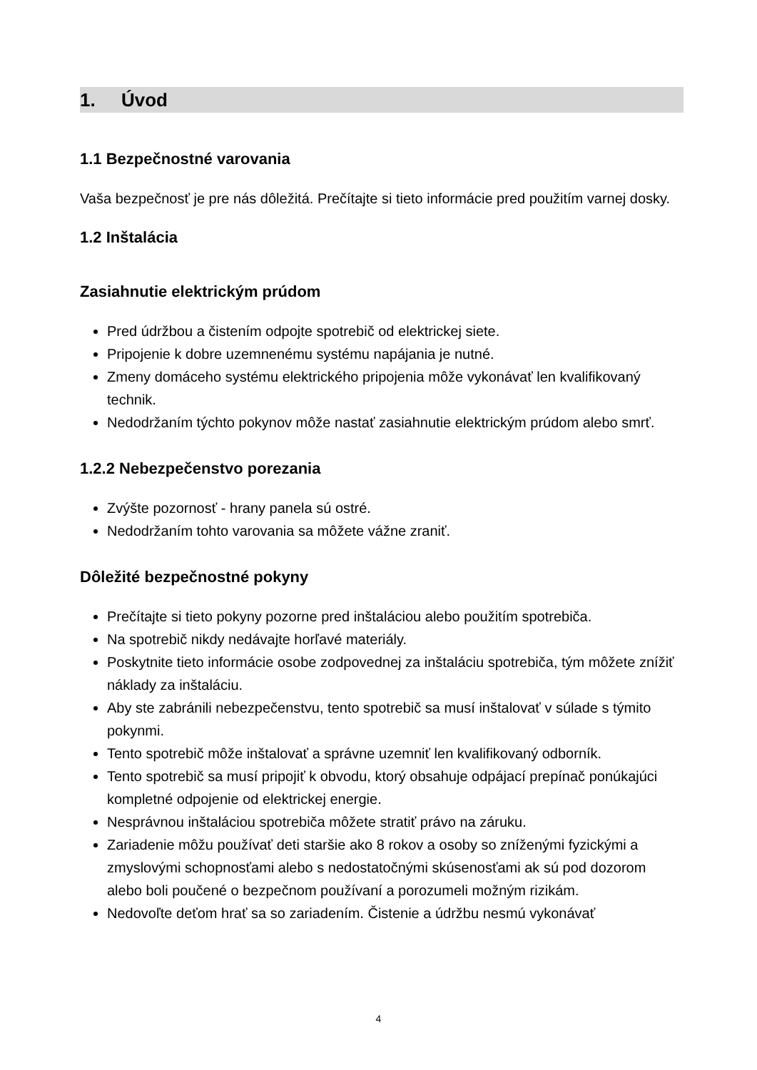1. Úvod
1.1 Bezpečnostné varovania
Vaša bezpečnosť je pre nás dôležitá. Prečítajte si tieto informácie pred použitím varnej dosky.
1.2 Inštalácia
Zasiahnutie elektrickým prúdom
Pred údržbou a čistením odpojte spotrebič od elektrickej siete.
Pripojenie k dobre uzemnenému systému napájania je nutné.
Zmeny domáceho systému elektrického pripojenia môže vykonávať len kvalifikovaný technik.
Nedodržaním týchto pokynov môže nastať zasiahnutie elektrickým prúdom alebo smrť.
1.2.2 Nebezpečenstvo porezania
Zvýšte pozornosť - hrany panela sú ostré.
Nedodržaním tohto varovania sa môžete vážne zraniť.
Dôležité bezpečnostné pokyny
Prečítajte si tieto pokyny pozorne pred inštaláciou alebo použitím spotrebiča.
Na spotrebič nikdy nedávajte horľavé materiály.
Poskytnite tieto informácie osobe zodpovednej za inštaláciu spotrebiča, tým môžete znížiť náklady za inštaláciu.
Aby ste zabránili nebezpečenstvu, tento spotrebič sa musí inštalovať v súlade s týmito pokynmi.
Tento spotrebič môže inštalovať a správne uzemniť len kvalifikovaný odborník.
Tento spotrebič sa musí pripojiť k obvodu, ktorý obsahuje odpájací prepínač ponúkajúci kompletné odpojenie od elektrickej energie.
Nesprávnou inštaláciou spotrebiča môžete stratiť právo na záruku.
Zariadenie môžu používať deti staršie ako 8 rokov a osoby so zníženými fyzickými a zmyslovými schopnosťami alebo s nedostatočnými skúsenosťami ak sú pod dozorom alebo boli poučené o bezpečnom používaní a porozumeli možným rizikám.
Nedovoľte deťom hrať sa so zariadením. Čistenie a údržbu nesmú vykonávať
4